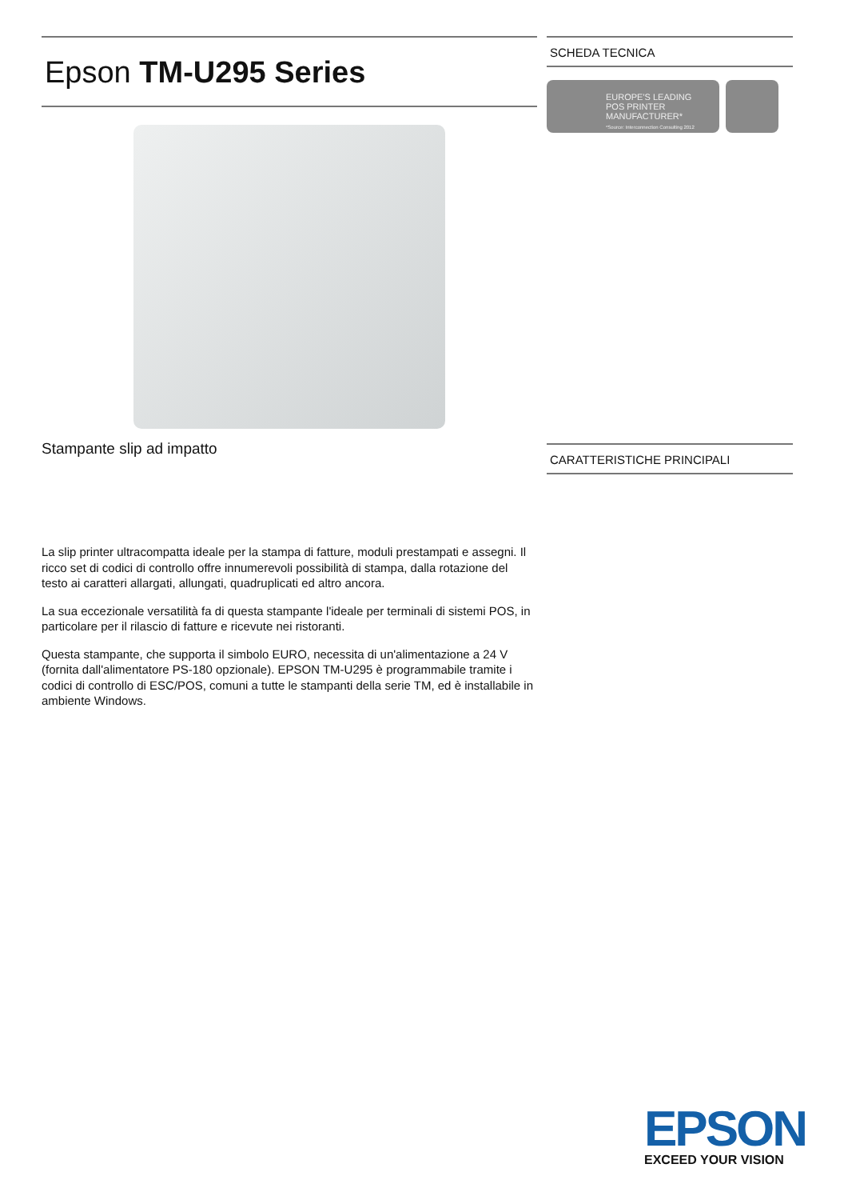Epson TM-U295 Series
Stampante slip ad impatto
La slip printer ultracompatta ideale per la stampa di fatture, moduli prestampati e assegni. Il ricco set di codici di controllo offre innumerevoli possibilità di stampa, dalla rotazione del testo ai caratteri allargati, allungati, quadruplicati ed altro ancora.
La sua eccezionale versatilità fa di questa stampante l'ideale per terminali di sistemi POS, in particolare per il rilascio di fatture e ricevute nei ristoranti.
Questa stampante, che supporta il simbolo EURO, necessita di un'alimentazione a 24 V (fornita dall'alimentatore PS-180 opzionale). EPSON TM-U295 è programmabile tramite i codici di controllo di ESC/POS, comuni a tutte le stampanti della serie TM, ed è installabile in ambiente Windows.
SCHEDA TECNICA
EUROPE'S LEADING
POS PRINTER
MANUFACTURER*
*Source: Interconnection Consulting 2012
CARATTERISTICHE PRINCIPALI
EPSON
EXCEED YOUR VISION